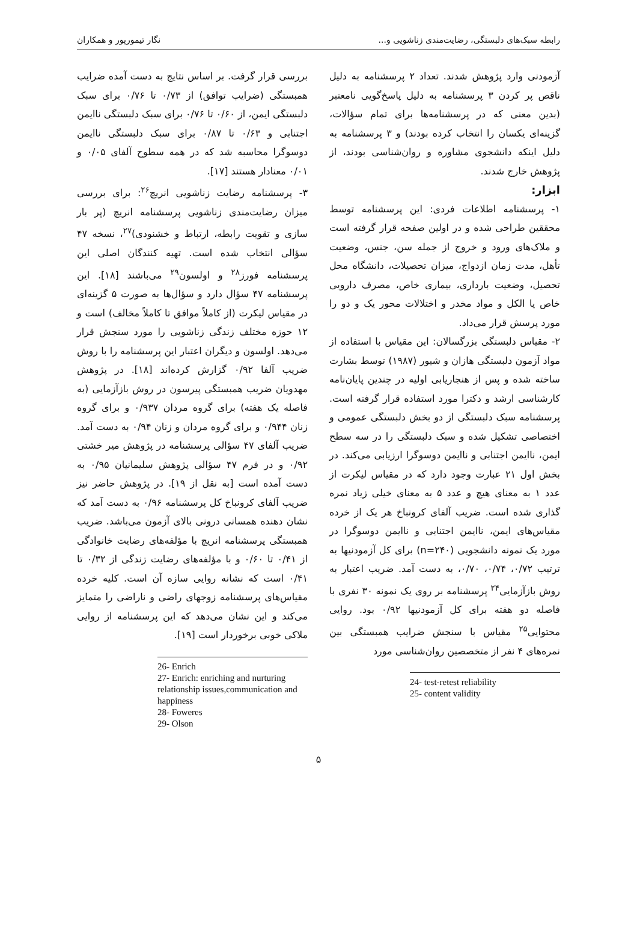رابطه سبک‌های دلبستگی، رضایت‌مندی زناشویی و... نگار تیمورپور و همکاران
آزمودنی وارد پژوهش شدند. تعداد ۲ پرسشنامه به دلیل ناقص پر کردن ۳ پرسشنامه به دلیل پاسخ‌گویی نامعتبر (بدین معنی که در پرسشنامه‌ها برای تمام سؤالات، گزینه‌ای یکسان را انتخاب کرده بودند) و ۳ پرسشنامه به دلیل اینکه دانشجوی مشاوره و روان‌شناسی بودند، از پژوهش خارج شدند.
ابزار:
۱- پرسشنامه اطلاعات فردی: این پرسشنامه توسط محققین طراحی شده و در اولین صفحه قرار گرفته است و ملاک‌های ورود و خروج از جمله سن، جنس، وضعیت تأهل، مدت زمان ازدواج، میزان تحصیلات، دانشگاه محل تحصیل، وضعیت بارداری، بیماری خاص، مصرف دارویی خاص یا الکل و مواد مخدر و اختلالات محور یک و دو را مورد پرسش قرار می‌داد.
۲- مقیاس دلبستگی بزرگسالان: این مقیاس با استفاده از مواد آزمون دلبستگی هازان و شیور (۱۹۸۷) توسط بشارت ساخته شده و پس از هنجاریابی اولیه در چندین پایان‌نامه کارشناسی ارشد و دکترا مورد استفاده قرار گرفته است. پرسشنامه سبک دلبستگی از دو بخش دلبستگی عمومی و اختصاصی تشکیل شده و سبک دلبستگی را در سه سطح ایمن، ناایمن اجتنابی و ناایمن دوسوگرا ارزیابی می‌کند. در بخش اول ۲۱ عبارت وجود دارد که در مقیاس لیکرت از عدد ۱ به معنای هیچ و عدد ۵ به معنای خیلی زیاد نمره گذاری شده است. ضریب آلفای کرونباخ هر یک از خرده مقیاس‌های ایمن، ناایمن اجتنابی و ناایمن دوسوگرا در مورد یک نمونه دانشجویی (n=۲۴۰) برای کل آزمودنیها به ترتیب ۰/۷۲، ۰/۷۴، ۰/۷۰، به دست آمد. ضریب اعتبار به روش بازآزمایی<sup>۲۴</sup> پرسشنامه بر روی یک نمونه ۳۰ نفری با فاصله دو هفته برای کل آزمودنیها ۰/۹۲ بود. روایی محتوایی<sup>۲۵</sup> مقیاس با سنجش ضرایب همبستگی بین نمره‌های ۴ نفر از متخصصین روان‌شناسی مورد
24- test-retest reliability
25- content validity
بررسی قرار گرفت. بر اساس نتایج به دست آمده ضرایب همبستگی (ضرایب توافق) از ۰/۷۳ تا ۰/۷۶ برای سبک دلبستگی ایمن، از ۰/۶۰ تا ۰/۷۶ برای سبک دلبستگی ناایمن اجتنابی و ۰/۶۳ تا ۰/۸۷ برای سبک دلبستگی ناایمن دوسوگرا محاسبه شد که در همه سطوح آلفای ۰/۰۵ و ۰/۰۱ معنادار هستند [۱۷].
۳- پرسشنامه رضایت زناشویی انریچ<sup>۲۶</sup>: برای بررسی میزان رضایت‌مندی زناشویی پرسشنامه انریچ (پر بار سازی و تقویت رابطه، ارتباط و خشنودی)<sup>۲۷</sup>، نسخه ۴۷ سؤالی انتخاب شده است. تهیه کنندگان اصلی این پرسشنامه فورز<sup>۲۸</sup> و اولسون<sup>۲۹</sup> می‌باشند [۱۸]. این پرسشنامه ۴۷ سؤال دارد و سؤال‌ها به صورت ۵ گزینه‌ای در مقیاس لیکرت (از کاملاً موافق تا کاملاً مخالف) است و ۱۲ حوزه مختلف زندگی زناشویی را مورد سنجش قرار می‌دهد. اولسون و دیگران اعتبار این پرسشنامه را با روش ضریب آلفا ۰/۹۲ گزارش کرده‌اند [۱۸]. در پژوهش مهدویان ضریب همبستگی پیرسون در روش بازآزمایی (به فاصله یک هفته) برای گروه مردان ۰/۹۳۷ و برای گروه زنان ۰/۹۴۴ و برای گروه مردان و زنان ۰/۹۴ به دست آمد. ضریب آلفای ۴۷ سؤالی پرسشنامه در پژوهش میر خشتی ۰/۹۲ و در فرم ۴۷ سؤالی پژوهش سلیمانیان ۰/۹۵ به دست آمده است [به نقل از ۱۹]. در پژوهش حاضر نیز ضریب آلفای کرونباخ کل پرسشنامه ۰/۹۶ به دست آمد که نشان دهنده همسانی درونی بالای آزمون می‌باشد. ضریب همبستگی پرسشنامه انریچ با مؤلفه‌های رضایت خانوادگی از ۰/۴۱ تا ۰/۶۰ و با مؤلفه‌های رضایت زندگی از ۰/۳۲ تا ۰/۴۱ است که نشانه روایی سازه آن است. کلیه خرده مقیاس‌های پرسشنامه زوجهای راضی و ناراضی را متمایز می‌کند و این نشان می‌دهد که این پرسشنامه از روایی ملاکی خوبی برخوردار است [۱۹].
26- Enrich
27- Enrich: enriching and nurturing relationship issues,communication and happiness
28- Foweres
29- Olson
۵